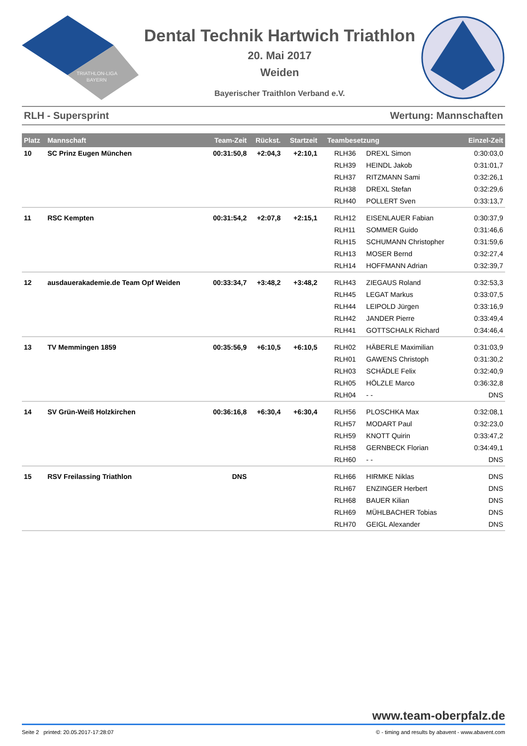TRIATHLON-LIGA
BAYERN
Dental Technik Hartwich Triathlon
20. Mai 2017
Weiden
Bayerischer Traithlon Verband e.V.
RLH - Supersprint Wertung: Mannschaften
| Platz | Mannschaft | Team-Zeit | Rückst. | Startzeit | Teambesetzung | | Einzel-Zeit |
| --- | --- | --- | --- | --- | --- | --- | --- |
| 10 | SC Prinz Eugen München | 00:31:50,8 | +2:04,3 | +2:10,1 | RLH36 | DREXL Simon | 0:30:03,0 |
| | | | | | RLH39 | HEINDL Jakob | 0:31:01,7 |
| | | | | | RLH37 | RITZMANN Sami | 0:32:26,1 |
| | | | | | RLH38 | DREXL Stefan | 0:32:29,6 |
| | | | | | RLH40 | POLLERT Sven | 0:33:13,7 |
| 11 | RSC Kempten | 00:31:54,2 | +2:07,8 | +2:15,1 | RLH12 | EISENLAUER Fabian | 0:30:37,9 |
| | | | | | RLH11 | SOMMER Guido | 0:31:46,6 |
| | | | | | RLH15 | SCHUMANN Christopher | 0:31:59,6 |
| | | | | | RLH13 | MOSER Bernd | 0:32:27,4 |
| | | | | | RLH14 | HOFFMANN Adrian | 0:32:39,7 |
| 12 | ausdauerakademie.de Team Opf Weiden | 00:33:34,7 | +3:48,2 | +3:48,2 | RLH43 | ZIEGAUS Roland | 0:32:53,3 |
| | | | | | RLH45 | LEGAT Markus | 0:33:07,5 |
| | | | | | RLH44 | LEIPOLD Jürgen | 0:33:16,9 |
| | | | | | RLH42 | JANDER Pierre | 0:33:49,4 |
| | | | | | RLH41 | GOTTSCHALK Richard | 0:34:46,4 |
| 13 | TV Memmingen 1859 | 00:35:56,9 | +6:10,5 | +6:10,5 | RLH02 | HÄBERLE Maximilian | 0:31:03,9 |
| | | | | | RLH01 | GAWENS Christoph | 0:31:30,2 |
| | | | | | RLH03 | SCHÄDLE Felix | 0:32:40,9 |
| | | | | | RLH05 | HÖLZLE Marco | 0:36:32,8 |
| | | | | | RLH04 | - - | DNS |
| 14 | SV Grün-Weiß Holzkirchen | 00:36:16,8 | +6:30,4 | +6:30,4 | RLH56 | PLOSCHKA Max | 0:32:08,1 |
| | | | | | RLH57 | MODART Paul | 0:32:23,0 |
| | | | | | RLH59 | KNOTT Quirin | 0:33:47,2 |
| | | | | | RLH58 | GERNBECK Florian | 0:34:49,1 |
| | | | | | RLH60 | - - | DNS |
| 15 | RSV Freilassing Triathlon | DNS | | | RLH66 | HIRMKE Niklas | DNS |
| | | | | | RLH67 | ENZINGER Herbert | DNS |
| | | | | | RLH68 | BAUER Kilian | DNS |
| | | | | | RLH69 | MÜHLBACHER Tobias | DNS |
| | | | | | RLH70 | GEIGL Alexander | DNS |
www.team-oberpfalz.de
Seite 2 printed: 20.05.2017-17:28:07 © - timing and results by abavent - www.abavent.com